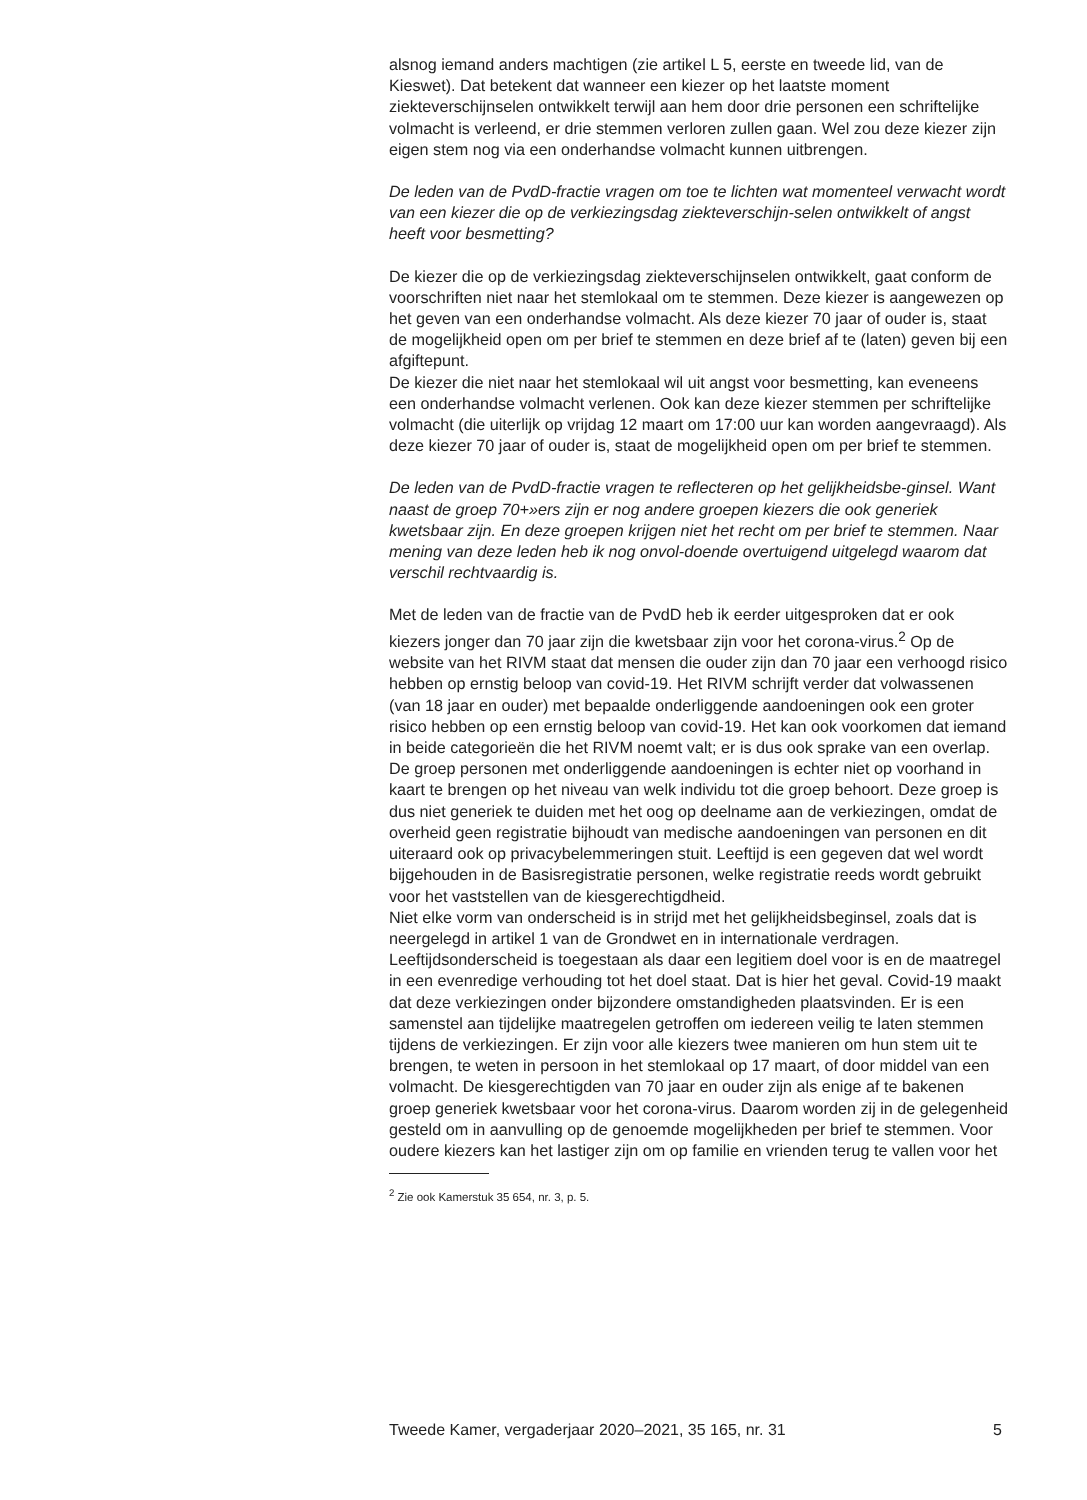alsnog iemand anders machtigen (zie artikel L 5, eerste en tweede lid, van de Kieswet). Dat betekent dat wanneer een kiezer op het laatste moment ziekteverschijnselen ontwikkelt terwijl aan hem door drie personen een schriftelijke volmacht is verleend, er drie stemmen verloren zullen gaan. Wel zou deze kiezer zijn eigen stem nog via een onderhandse volmacht kunnen uitbrengen.
De leden van de PvdD-fractie vragen om toe te lichten wat momenteel verwacht wordt van een kiezer die op de verkiezingsdag ziekteverschijn-selen ontwikkelt of angst heeft voor besmetting?
De kiezer die op de verkiezingsdag ziekteverschijnselen ontwikkelt, gaat conform de voorschriften niet naar het stemlokaal om te stemmen. Deze kiezer is aangewezen op het geven van een onderhandse volmacht. Als deze kiezer 70 jaar of ouder is, staat de mogelijkheid open om per brief te stemmen en deze brief af te (laten) geven bij een afgiftepunt.
De kiezer die niet naar het stemlokaal wil uit angst voor besmetting, kan eveneens een onderhandse volmacht verlenen. Ook kan deze kiezer stemmen per schriftelijke volmacht (die uiterlijk op vrijdag 12 maart om 17:00 uur kan worden aangevraagd). Als deze kiezer 70 jaar of ouder is, staat de mogelijkheid open om per brief te stemmen.
De leden van de PvdD-fractie vragen te reflecteren op het gelijkheidsbe-ginsel. Want naast de groep 70+»ers zijn er nog andere groepen kiezers die ook generiek kwetsbaar zijn. En deze groepen krijgen niet het recht om per brief te stemmen. Naar mening van deze leden heb ik nog onvol-doende overtuigend uitgelegd waarom dat verschil rechtvaardig is.
Met de leden van de fractie van de PvdD heb ik eerder uitgesproken dat er ook kiezers jonger dan 70 jaar zijn die kwetsbaar zijn voor het corona-virus.<sup>2</sup> Op de website van het RIVM staat dat mensen die ouder zijn dan 70 jaar een verhoogd risico hebben op ernstig beloop van covid-19. Het RIVM schrijft verder dat volwassenen (van 18 jaar en ouder) met bepaalde onderliggende aandoeningen ook een groter risico hebben op een ernstig beloop van covid-19. Het kan ook voorkomen dat iemand in beide categorieën die het RIVM noemt valt; er is dus ook sprake van een overlap. De groep personen met onderliggende aandoeningen is echter niet op voorhand in kaart te brengen op het niveau van welk individu tot die groep behoort. Deze groep is dus niet generiek te duiden met het oog op deelname aan de verkiezingen, omdat de overheid geen registratie bijhoudt van medische aandoeningen van personen en dit uiteraard ook op privacybelemmeringen stuit. Leeftijd is een gegeven dat wel wordt bijgehouden in de Basisregistratie personen, welke registratie reeds wordt gebruikt voor het vaststellen van de kiesgerechtigdheid.
Niet elke vorm van onderscheid is in strijd met het gelijkheidsbeginsel, zoals dat is neergelegd in artikel 1 van de Grondwet en in internationale verdragen. Leeftijdsonderscheid is toegestaan als daar een legitiem doel voor is en de maatregel in een evenredige verhouding tot het doel staat. Dat is hier het geval. Covid-19 maakt dat deze verkiezingen onder bijzondere omstandigheden plaatsvinden. Er is een samenstel aan tijdelijke maatregelen getroffen om iedereen veilig te laten stemmen tijdens de verkiezingen. Er zijn voor alle kiezers twee manieren om hun stem uit te brengen, te weten in persoon in het stemlokaal op 17 maart, of door middel van een volmacht. De kiesgerechtigden van 70 jaar en ouder zijn als enige af te bakenen groep generiek kwetsbaar voor het corona-virus. Daarom worden zij in de gelegenheid gesteld om in aanvulling op de genoemde mogelijkheden per brief te stemmen. Voor oudere kiezers kan het lastiger zijn om op familie en vrienden terug te vallen voor het
<sup>2</sup> Zie ook Kamerstuk 35 654, nr. 3, p. 5.
Tweede Kamer, vergaderjaar 2020–2021, 35 165, nr. 31 5